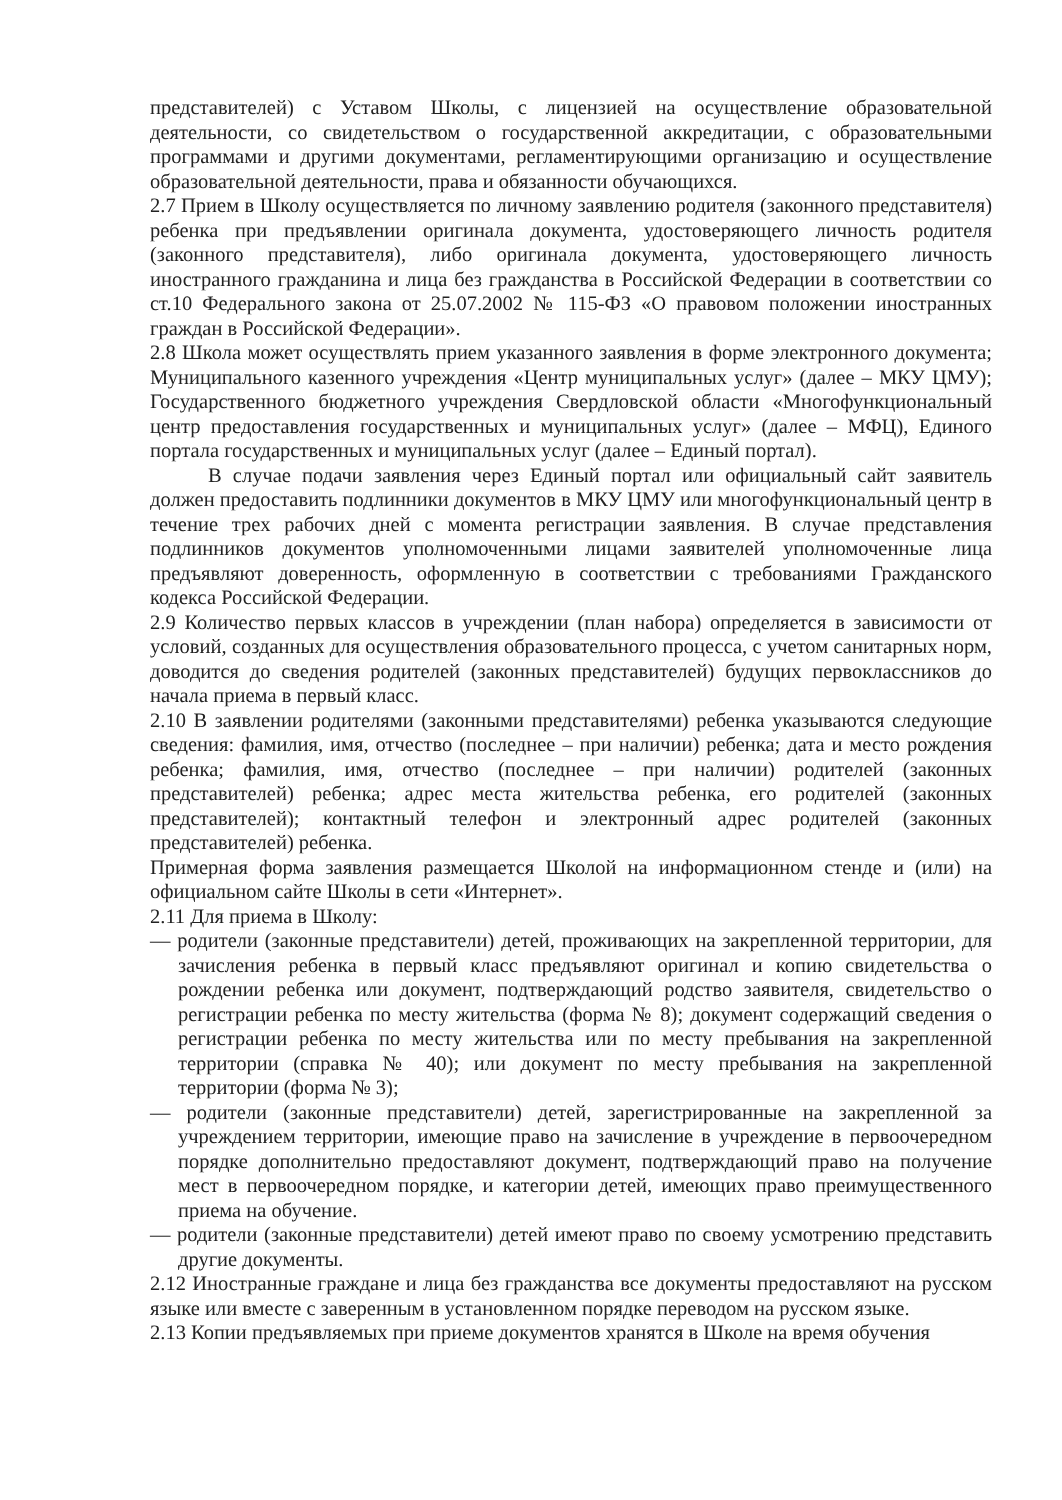представителей) с Уставом Школы, с лицензией на осуществление образовательной деятельности, со свидетельством о государственной аккредитации, с образовательными программами и другими документами, регламентирующими организацию и осуществление образовательной деятельности, права и обязанности обучающихся.
2.7 Прием в Школу осуществляется по личному заявлению родителя (законного представителя) ребенка при предъявлении оригинала документа, удостоверяющего личность родителя (законного представителя), либо оригинала документа, удостоверяющего личность иностранного гражданина и лица без гражданства в Российской Федерации в соответствии со ст.10 Федерального закона от 25.07.2002 № 115-ФЗ «О правовом положении иностранных граждан в Российской Федерации».
2.8 Школа может осуществлять прием указанного заявления в форме электронного документа; Муниципального казенного учреждения «Центр муниципальных услуг» (далее – МКУ ЦМУ); Государственного бюджетного учреждения Свердловской области «Многофункциональный центр предоставления государственных и муниципальных услуг» (далее – МФЦ), Единого портала государственных и муниципальных услуг (далее – Единый портал).
В случае подачи заявления через Единый портал или официальный сайт заявитель должен предоставить подлинники документов в МКУ ЦМУ или многофункциональный центр в течение трех рабочих дней с момента регистрации заявления. В случае представления подлинников документов уполномоченными лицами заявителей уполномоченные лица предъявляют доверенность, оформленную в соответствии с требованиями Гражданского кодекса Российской Федерации.
2.9 Количество первых классов в учреждении (план набора) определяется в зависимости от условий, созданных для осуществления образовательного процесса, с учетом санитарных норм, доводится до сведения родителей (законных представителей) будущих первоклассников до начала приема в первый класс.
2.10 В заявлении родителями (законными представителями) ребенка указываются следующие сведения: фамилия, имя, отчество (последнее – при наличии) ребенка; дата и место рождения ребенка; фамилия, имя, отчество (последнее – при наличии) родителей (законных представителей) ребенка; адрес места жительства ребенка, его родителей (законных представителей); контактный телефон и электронный адрес родителей (законных представителей) ребенка.
Примерная форма заявления размещается Школой на информационном стенде и (или) на официальном сайте Школы в сети «Интернет».
2.11 Для приема в Школу:
— родители (законные представители) детей, проживающих на закрепленной территории, для зачисления ребенка в первый класс предъявляют оригинал и копию свидетельства о рождении ребенка или документ, подтверждающий родство заявителя, свидетельство о регистрации ребенка по месту жительства (форма № 8); документ содержащий сведения о регистрации ребенка по месту жительства или по месту пребывания на закрепленной территории (справка № 40); или документ по месту пребывания на закрепленной территории (форма № 3);
— родители (законные представители) детей, зарегистрированные на закрепленной за учреждением территории, имеющие право на зачисление в учреждение в первоочередном порядке дополнительно предоставляют документ, подтверждающий право на получение мест в первоочередном порядке, и категории детей, имеющих право преимущественного приема на обучение.
— родители (законные представители) детей имеют право по своему усмотрению представить другие документы.
2.12 Иностранные граждане и лица без гражданства все документы предоставляют на русском языке или вместе с заверенным в установленном порядке переводом на русском языке.
2.13 Копии предъявляемых при приеме документов хранятся в Школе на время обучения